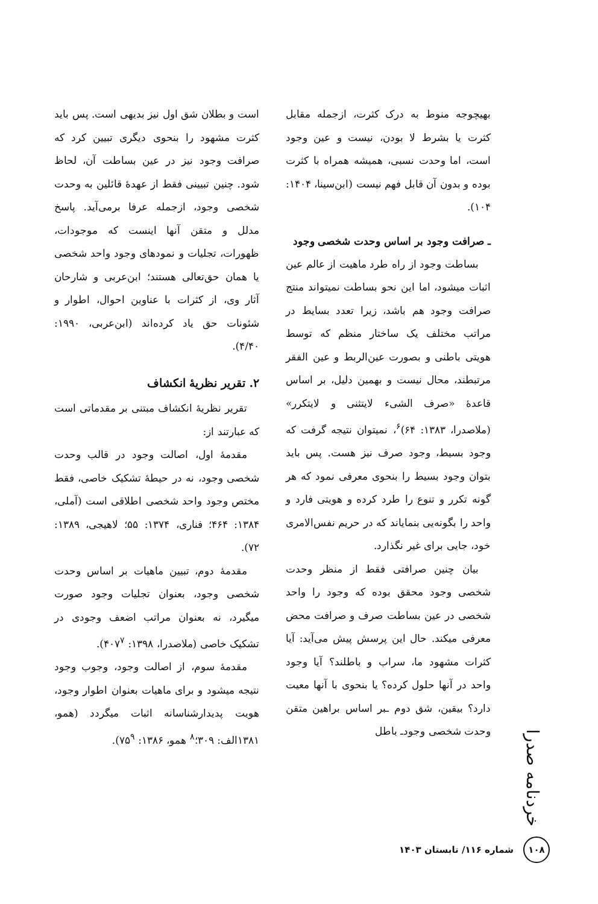بهیچوجه منوط به درک کثرت، ازجمله مقابل کثرت یا بشرط لا بودن، نیست و عین وجود است، اما وحدت نسبی، همیشه همراه با کثرت بوده و بدون آن قابل فهم نیست (ابن‌سینا، ۱۴۰۴: ۱۰۴).
ـ صرافت وجود بر اساس وحدت شخصی وجود
بساطت وجود از راه طرد ماهیت از عالم عین اثبات میشود، اما این نحو بساطت نمیتواند منتج صرافت وجود هم باشد، زیرا تعدد بسایط در مراتب مختلف یک ساختار منظم که توسط هویتی باطنی و بصورت عین‌الربط و عین الفقر مرتبطند، محال نیست و بهمین دلیل، بر اساس قاعدۀ «صرف الشیء لایتثنی و لایتکرر» (ملاصدرا، ۱۳۸۳: ۶۴)<sup>۶</sup>، نمیتوان نتیجه گرفت که وجود بسیط، وجود صرف نیز هست. پس باید بتوان وجود بسیط را بنحوی معرفی نمود که هر گونه تکرر و تنوع را طرد کرده و هویتی فارد و واحد را بگونه‌یی بنمایاند که در حریم نفس‌الامری خود، جایی برای غیر نگذارد.
بیان چنین صرافتی فقط از منظر وحدت شخصی وجود محقق بوده که وجود را واحد شخصی در عین بساطت صرف و صرافت محض معرفی میکند. حال این پرسش پیش می‌آید: آیا کثرات مشهود ما، سراب و باطلند؟ آیا وجود واحد در آنها حلول کرده؟ یا بنحوی با آنها معیت دارد؟ بیقین، شق دوم ـبر اساس براهین متقن وحدت شخصی وجودـ باطل
است و بطلان شق اول نیز بدیهی است. پس باید کثرت مشهود را بنحوی دیگری تبیین کرد که صرافت وجود نیز در عین بساطت آن، لحاظ شود. چنین تبیینی فقط از عهدۀ قائلین به وحدت شخصی وجود، ازجمله عرفا برمی‌آید. پاسخ مدلل و متقن آنها اینست که موجودات، ظهورات، تجلیات و نمودهای وجود واحد شخصی یا همان حق‌تعالی هستند؛ ابن‌عربی و شارحان آثار وی، از کثرات با عناوین احوال، اطوار و شئونات حق یاد کرده‌اند (ابن‌عربی، ۱۹۹۰: ۴/۴۰).
۲. تقریر نظریۀ انکشاف
تقریر نظریۀ انکشاف مبتنی بر مقدماتی است که عبارتند از:
مقدمۀ اول، اصالت وجود در قالب وحدت شخصی وجود، نه در حیطۀ تشکیک خاصی، فقط مختص وجود واحد شخصی اطلاقی است (آملی، ۱۳۸۴: ۴۶۴؛ فناری، ۱۳۷۴: ۵۵؛ لاهیجی، ۱۳۸۹: ۷۲).
مقدمۀ دوم، تبیین ماهیات بر اساس وحدت شخصی وجود، بعنوان تجلیات وجود صورت میگیرد، نه بعنوان مراتب اضعف وجودی در تشکیک خاصی (ملاصدرا، ۱۳۹۸: ۴۰۷<sup>۷</sup>).
مقدمۀ سوم، از اصالت وجود، وجوب وجود نتیجه میشود و برای ماهیات بعنوان اطوار وجود، هویت پدیدارشناسانه اثبات میگردد (همو، ۱۳۸۱الف: ۳۰۹؛<sup>۸</sup> همو، ۱۳۸۶: ۷۵<sup>۹</sup>).
خردنامه صدرا
۱۰۸
شماره ۱۱۶/ تابستان ۱۴۰۳